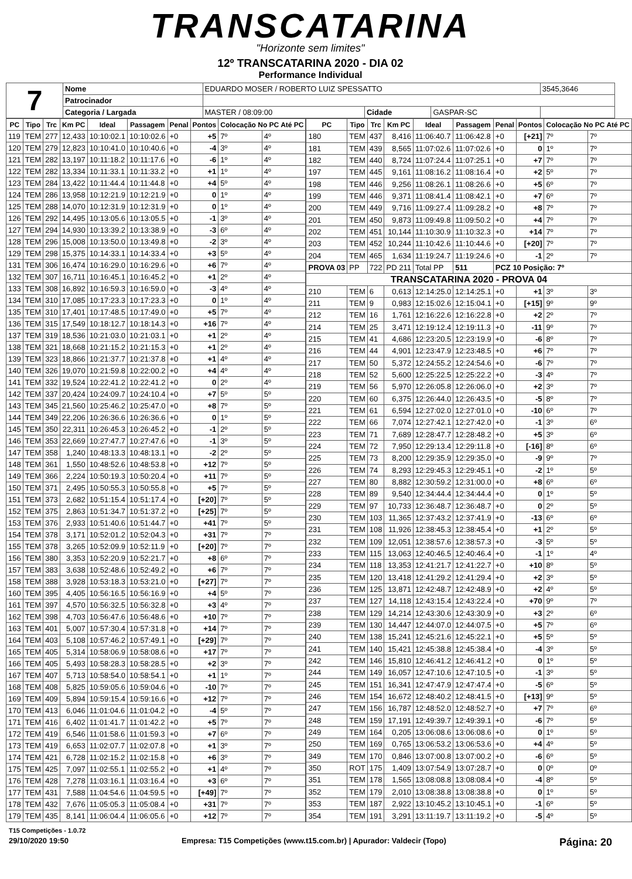TRANSCATARINA
"Horizonte sem limites"
12º TRANSCATARINA 2020 - DIA 02
Performance Individual
| 7 | Nome | EDUARDO MOSER / ROBERTO LUIZ SPESSATTO | | | | 3545,3646 |
| | Patrocinador | | | | | |
| | Categoria / Largada | MASTER / 08:09:00 | Cidade | GASPAR-SC | | |
| PC | Tipo | Trc | Km PC | Ideal | Passagem | Penal | Pontos | Colocação No PC Até PC | |
| --- | --- | --- | --- | --- | --- | --- | --- | --- | --- |
| 119 | TEM | 277 | 12,433 | 10:10:02.1 | 10:10:02.6 | +0 | +5 | 7º | 4º |
| 120 | TEM | 279 | 12,823 | 10:10:41.0 | 10:10:40.6 | +0 | -4 | 3º | 4º |
| 121 | TEM | 282 | 13,197 | 10:11:18.2 | 10:11:17.6 | +0 | -6 | 1º | 4º |
| 122 | TEM | 282 | 13,334 | 10:11:33.1 | 10:11:33.2 | +0 | +1 | 1º | 4º |
| 123 | TEM | 284 | 13,422 | 10:11:44.4 | 10:11:44.8 | +0 | +4 | 5º | 4º |
| 124 | TEM | 286 | 13,958 | 10:12:21.9 | 10:12:21.9 | +0 | 0 | 1º | 4º |
| 125 | TEM | 288 | 14,070 | 10:12:31.9 | 10:12:31.9 | +0 | 0 | 1º | 4º |
| 126 | TEM | 292 | 14,495 | 10:13:05.6 | 10:13:05.5 | +0 | -1 | 3º | 4º |
| 127 | TEM | 294 | 14,930 | 10:13:39.2 | 10:13:38.9 | +0 | -3 | 6º | 4º |
| 128 | TEM | 296 | 15,008 | 10:13:50.0 | 10:13:49.8 | +0 | -2 | 3º | 4º |
| 129 | TEM | 298 | 15,375 | 10:14:33.1 | 10:14:33.4 | +0 | +3 | 5º | 4º |
| 131 | TEM | 306 | 16,474 | 10:16:29.0 | 10:16:29.6 | +0 | +6 | 7º | 4º |
| 132 | TEM | 307 | 16,711 | 10:16:45.1 | 10:16:45.2 | +0 | +1 | 2º | 4º |
| 133 | TEM | 308 | 16,892 | 10:16:59.3 | 10:16:59.0 | +0 | -3 | 4º | 4º |
| 134 | TEM | 310 | 17,085 | 10:17:23.3 | 10:17:23.3 | +0 | 0 | 1º | 4º |
| 135 | TEM | 310 | 17,401 | 10:17:48.5 | 10:17:49.0 | +0 | +5 | 7º | 4º |
| 136 | TEM | 315 | 17,549 | 10:18:12.7 | 10:18:14.3 | +0 | +16 | 7º | 4º |
| 137 | TEM | 319 | 18,536 | 10:21:03.0 | 10:21:03.1 | +0 | +1 | 2º | 4º |
| 138 | TEM | 321 | 18,668 | 10:21:15.2 | 10:21:15.3 | +0 | +1 | 2º | 4º |
| 139 | TEM | 323 | 18,866 | 10:21:37.7 | 10:21:37.8 | +0 | +1 | 4º | 4º |
| 140 | TEM | 326 | 19,070 | 10:21:59.8 | 10:22:00.2 | +0 | +4 | 4º | 4º |
| 141 | TEM | 332 | 19,524 | 10:22:41.2 | 10:22:41.2 | +0 | 0 | 2º | 4º |
| 142 | TEM | 337 | 20,424 | 10:24:09.7 | 10:24:10.4 | +0 | +7 | 5º | 5º |
| 143 | TEM | 345 | 21,560 | 10:25:46.2 | 10:25:47.0 | +0 | +8 | 7º | 5º |
| 144 | TEM | 349 | 22,206 | 10:26:36.6 | 10:26:36.6 | +0 | 0 | 1º | 5º |
| 145 | TEM | 350 | 22,311 | 10:26:45.3 | 10:26:45.2 | +0 | -1 | 2º | 5º |
| 146 | TEM | 353 | 22,669 | 10:27:47.7 | 10:27:47.6 | +0 | -1 | 3º | 5º |
| 147 | TEM | 358 | 1,240 | 10:48:13.3 | 10:48:13.1 | +0 | -2 | 2º | 5º |
| 148 | TEM | 361 | 1,550 | 10:48:52.6 | 10:48:53.8 | +0 | +12 | 7º | 5º |
| 149 | TEM | 366 | 2,224 | 10:50:19.3 | 10:50:20.4 | +0 | +11 | 7º | 5º |
| 150 | TEM | 371 | 2,495 | 10:50:55.3 | 10:50:55.8 | +0 | +5 | 7º | 5º |
| 151 | TEM | 373 | 2,682 | 10:51:15.4 | 10:51:17.4 | +0 | [+20] | 7º | 5º |
| 152 | TEM | 375 | 2,863 | 10:51:34.7 | 10:51:37.2 | +0 | [+25] | 7º | 5º |
| 153 | TEM | 376 | 2,933 | 10:51:40.6 | 10:51:44.7 | +0 | +41 | 7º | 5º |
| 154 | TEM | 378 | 3,171 | 10:52:01.2 | 10:52:04.3 | +0 | +31 | 7º | 7º |
| 155 | TEM | 378 | 3,265 | 10:52:09.9 | 10:52:11.9 | +0 | [+20] | 7º | 7º |
| 156 | TEM | 380 | 3,353 | 10:52:20.9 | 10:52:21.7 | +0 | +8 | 6º | 7º |
| 157 | TEM | 383 | 3,638 | 10:52:48.6 | 10:52:49.2 | +0 | +6 | 7º | 7º |
| 158 | TEM | 388 | 3,928 | 10:53:18.3 | 10:53:21.0 | +0 | [+27] | 7º | 7º |
| 160 | TEM | 395 | 4,405 | 10:56:16.5 | 10:56:16.9 | +0 | +4 | 5º | 7º |
| 161 | TEM | 397 | 4,570 | 10:56:32.5 | 10:56:32.8 | +0 | +3 | 4º | 7º |
| 162 | TEM | 398 | 4,703 | 10:56:47.6 | 10:56:48.6 | +0 | +10 | 7º | 7º |
| 163 | TEM | 401 | 5,007 | 10:57:30.4 | 10:57:31.8 | +0 | +14 | 7º | 7º |
| 164 | TEM | 403 | 5,108 | 10:57:46.2 | 10:57:49.1 | +0 | [+29] | 7º | 7º |
| 165 | TEM | 405 | 5,314 | 10:58:06.9 | 10:58:08.6 | +0 | +17 | 7º | 7º |
| 166 | TEM | 405 | 5,493 | 10:58:28.3 | 10:58:28.5 | +0 | +2 | 3º | 7º |
| 167 | TEM | 407 | 5,713 | 10:58:54.0 | 10:58:54.1 | +0 | +1 | 1º | 7º |
| 168 | TEM | 408 | 5,825 | 10:59:05.6 | 10:59:04.6 | +0 | -10 | 7º | 7º |
| 169 | TEM | 409 | 5,894 | 10:59:15.4 | 10:59:16.6 | +0 | +12 | 7º | 7º |
| 170 | TEM | 413 | 6,046 | 11:01:04.6 | 11:01:04.2 | +0 | -4 | 5º | 7º |
| 171 | TEM | 416 | 6,402 | 11:01:41.7 | 11:01:42.2 | +0 | +5 | 7º | 7º |
| 172 | TEM | 419 | 6,546 | 11:01:58.6 | 11:01:59.3 | +0 | +7 | 6º | 7º |
| 173 | TEM | 419 | 6,653 | 11:02:07.7 | 11:02:07.8 | +0 | +1 | 3º | 7º |
| 174 | TEM | 421 | 6,728 | 11:02:15.2 | 11:02:15.8 | +0 | +6 | 3º | 7º |
| 175 | TEM | 425 | 7,097 | 11:02:55.1 | 11:02:55.2 | +0 | +1 | 4º | 7º |
| 176 | TEM | 428 | 7,278 | 11:03:16.1 | 11:03:16.4 | +0 | +3 | 6º | 7º |
| 177 | TEM | 431 | 7,588 | 11:04:54.6 | 11:04:59.5 | +0 | [+49] | 7º | 7º |
| 178 | TEM | 432 | 7,676 | 11:05:05.3 | 11:05:08.4 | +0 | +31 | 7º | 7º |
| 179 | TEM | 435 | 8,141 | 11:06:04.4 | 11:06:05.6 | +0 | +12 | 7º | 7º |
| PC | Tipo | Trc | Km PC | Ideal | Passagem | Penal | Pontos | Colocação No PC Até PC | |
| --- | --- | --- | --- | --- | --- | --- | --- | --- | --- |
| 180 | TEM | 437 | 8,416 | 11:06:40.7 | 11:06:42.8 | +0 | [+21] | 7º | 7º |
| 181 | TEM | 439 | 8,565 | 11:07:02.6 | 11:07:02.6 | +0 | 0 | 1º | 7º |
| 182 | TEM | 440 | 8,724 | 11:07:24.4 | 11:07:25.1 | +0 | +7 | 7º | 7º |
| 197 | TEM | 445 | 9,161 | 11:08:16.2 | 11:08:16.4 | +0 | +2 | 5º | 7º |
| 198 | TEM | 446 | 9,256 | 11:08:26.1 | 11:08:26.6 | +0 | +5 | 6º | 7º |
| 199 | TEM | 446 | 9,371 | 11:08:41.4 | 11:08:42.1 | +0 | +7 | 6º | 7º |
| 200 | TEM | 449 | 9,716 | 11:09:27.4 | 11:09:28.2 | +0 | +8 | 7º | 7º |
| 201 | TEM | 450 | 9,873 | 11:09:49.8 | 11:09:50.2 | +0 | +4 | 7º | 7º |
| 202 | TEM | 451 | 10,144 | 11:10:30.9 | 11:10:32.3 | +0 | +14 | 7º | 7º |
| 203 | TEM | 452 | 10,244 | 11:10:42.6 | 11:10:44.6 | +0 | [+20] | 7º | 7º |
| 204 | TEM | 465 | 1,634 | 11:19:24.7 | 11:19:24.6 | +0 | -1 | 2º | 7º |
| PROVA 03 | PP | 722 | PD 211 | Total PP | 511 | PCZ 10 Posição: 7º | | | |
| TRANSCATARINA 2020 - PROVA 04 | | | | | | | | | |
| 210 | TEM | 6 | 0,613 | 12:14:25.0 | 12:14:25.1 | +0 | +1 | 3º | 3º |
| 211 | TEM | 9 | 0,983 | 12:15:02.6 | 12:15:04.1 | +0 | [+15] | 9º | 9º |
| 212 | TEM | 16 | 1,761 | 12:16:22.6 | 12:16:22.8 | +0 | +2 | 2º | 7º |
| 214 | TEM | 25 | 3,471 | 12:19:12.4 | 12:19:11.3 | +0 | -11 | 9º | 7º |
| 215 | TEM | 41 | 4,686 | 12:23:20.5 | 12:23:19.9 | +0 | -6 | 8º | 7º |
| 216 | TEM | 44 | 4,901 | 12:23:47.9 | 12:23:48.5 | +0 | +6 | 7º | 7º |
| 217 | TEM | 50 | 5,372 | 12:24:55.2 | 12:24:54.6 | +0 | -6 | 7º | 7º |
| 218 | TEM | 52 | 5,600 | 12:25:22.5 | 12:25:22.2 | +0 | -3 | 4º | 7º |
| 219 | TEM | 56 | 5,970 | 12:26:05.8 | 12:26:06.0 | +0 | +2 | 3º | 7º |
| 220 | TEM | 60 | 6,375 | 12:26:44.0 | 12:26:43.5 | +0 | -5 | 8º | 7º |
| 221 | TEM | 61 | 6,594 | 12:27:02.0 | 12:27:01.0 | +0 | -10 | 6º | 7º |
| 222 | TEM | 66 | 7,074 | 12:27:42.1 | 12:27:42.0 | +0 | -1 | 3º | 6º |
| 223 | TEM | 71 | 7,689 | 12:28:47.7 | 12:28:48.2 | +0 | +5 | 3º | 6º |
| 224 | TEM | 72 | 7,950 | 12:29:13.4 | 12:29:11.8 | +0 | [-16] | 8º | 6º |
| 225 | TEM | 73 | 8,200 | 12:29:35.9 | 12:29:35.0 | +0 | -9 | 9º | 7º |
| 226 | TEM | 74 | 8,293 | 12:29:45.3 | 12:29:45.1 | +0 | -2 | 1º | 5º |
| 227 | TEM | 80 | 8,882 | 12:30:59.2 | 12:31:00.0 | +0 | +8 | 6º | 6º |
| 228 | TEM | 89 | 9,540 | 12:34:44.4 | 12:34:44.4 | +0 | 0 | 1º | 5º |
| 229 | TEM | 97 | 10,733 | 12:36:48.7 | 12:36:48.7 | +0 | 0 | 2º | 5º |
| 230 | TEM | 103 | 11,365 | 12:37:43.2 | 12:37:41.9 | +0 | -13 | 6º | 6º |
| 231 | TEM | 108 | 11,926 | 12:38:45.3 | 12:38:45.4 | +0 | +1 | 2º | 5º |
| 232 | TEM | 109 | 12,051 | 12:38:57.6 | 12:38:57.3 | +0 | -3 | 5º | 5º |
| 233 | TEM | 115 | 13,063 | 12:40:46.5 | 12:40:46.4 | +0 | -1 | 1º | 4º |
| 234 | TEM | 118 | 13,353 | 12:41:21.7 | 12:41:22.7 | +0 | +10 | 8º | 5º |
| 235 | TEM | 120 | 13,418 | 12:41:29.2 | 12:41:29.4 | +0 | +2 | 3º | 5º |
| 236 | TEM | 125 | 13,871 | 12:42:48.7 | 12:42:48.9 | +0 | +2 | 4º | 5º |
| 237 | TEM | 127 | 14,118 | 12:43:15.4 | 12:43:22.4 | +0 | +70 | 9º | 7º |
| 238 | TEM | 129 | 14,214 | 12:43:30.6 | 12:43:30.9 | +0 | +3 | 2º | 6º |
| 239 | TEM | 130 | 14,447 | 12:44:07.0 | 12:44:07.5 | +0 | +5 | 7º | 6º |
| 240 | TEM | 138 | 15,241 | 12:45:21.6 | 12:45:22.1 | +0 | +5 | 5º | 5º |
| 241 | TEM | 140 | 15,421 | 12:45:38.8 | 12:45:38.4 | +0 | -4 | 3º | 5º |
| 242 | TEM | 146 | 15,810 | 12:46:41.2 | 12:46:41.2 | +0 | 0 | 1º | 5º |
| 244 | TEM | 149 | 16,057 | 12:47:10.6 | 12:47:10.5 | +0 | -1 | 3º | 5º |
| 245 | TEM | 151 | 16,341 | 12:47:47.9 | 12:47:47.4 | +0 | -5 | 6º | 5º |
| 246 | TEM | 154 | 16,672 | 12:48:40.2 | 12:48:41.5 | +0 | [+13] | 9º | 5º |
| 247 | TEM | 156 | 16,787 | 12:48:52.0 | 12:48:52.7 | +0 | +7 | 7º | 6º |
| 248 | TEM | 159 | 17,191 | 12:49:39.7 | 12:49:39.1 | +0 | -6 | 7º | 5º |
| 249 | TEM | 164 | 0,205 | 13:06:08.6 | 13:06:08.6 | +0 | 0 | 1º | 5º |
| 250 | TEM | 169 | 0,765 | 13:06:53.2 | 13:06:53.6 | +0 | +4 | 4º | 5º |
| 349 | TEM | 170 | 0,846 | 13:07:00.8 | 13:07:00.2 | +0 | -6 | 6º | 5º |
| 350 | ROT | 175 | 1,409 | 13:07:54.9 | 13:07:28.7 | +0 | 0 | 0º | 0º |
| 351 | TEM | 178 | 1,565 | 13:08:08.8 | 13:08:08.4 | +0 | -4 | 8º | 5º |
| 352 | TEM | 179 | 2,010 | 13:08:38.8 | 13:08:38.8 | +0 | 0 | 1º | 5º |
| 353 | TEM | 187 | 2,922 | 13:10:45.2 | 13:10:45.1 | +0 | -1 | 6º | 5º |
| 354 | TEM | 191 | 3,291 | 13:11:19.7 | 13:11:19.2 | +0 | -5 | 4º | 5º |
T15 Competições - 1.0.72
29/10/2020 19:50 Empresa: T15 Competições (www.t15.com.br) | Apurador: Valdecir (Topo) Página: 20